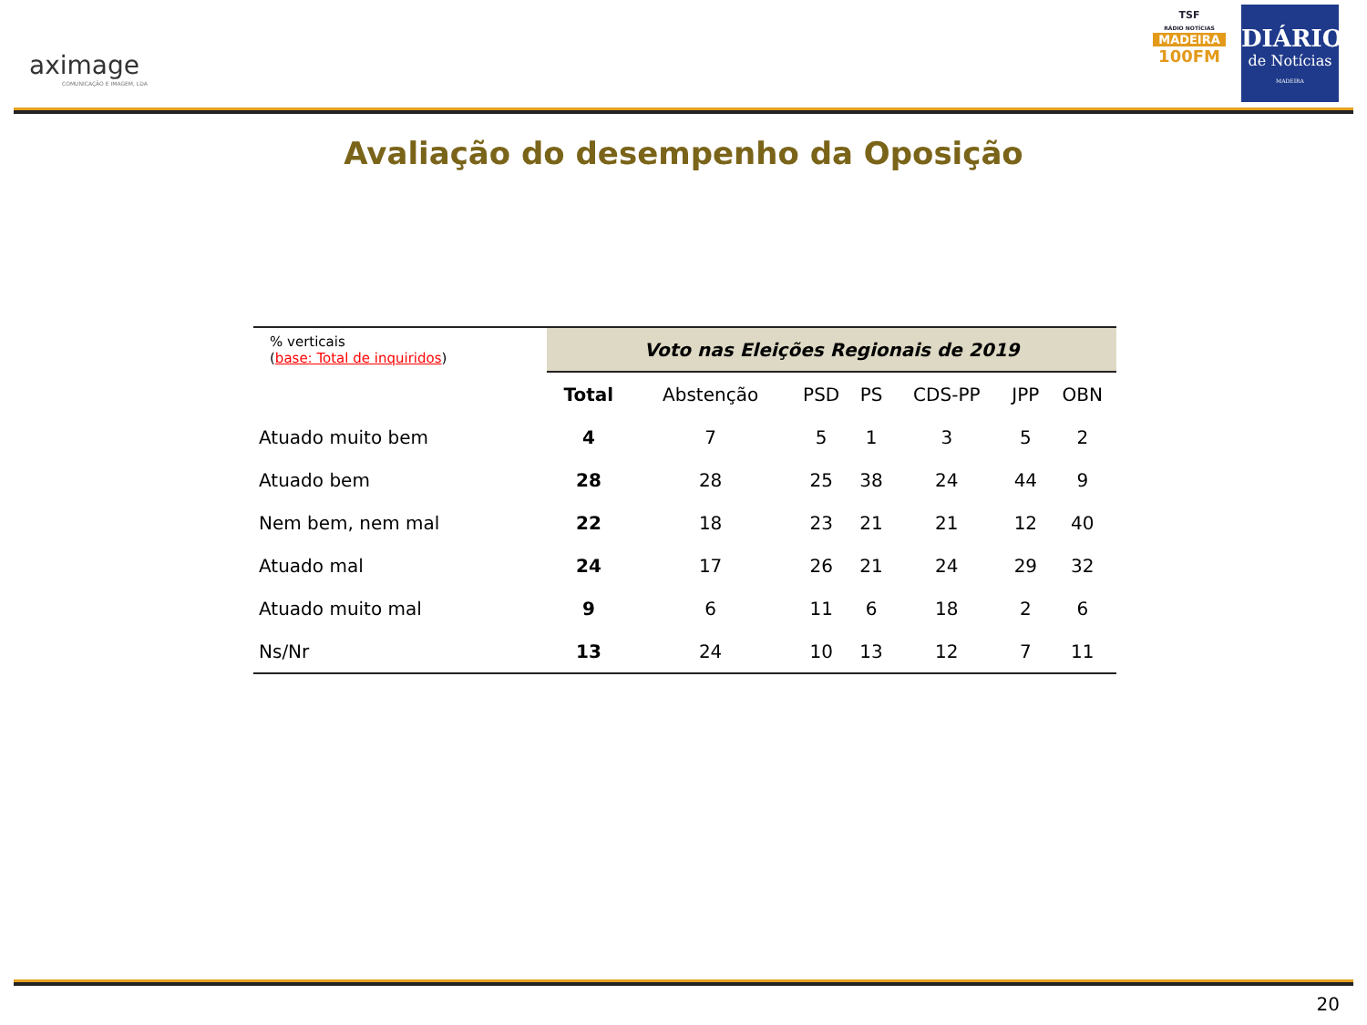aximage
COMUNICAÇÃO E IMAGEM, LDA
TSF
RÁDIO NOTÍCIAS
MADEIRA
100FM
DIÁRIO
de Notícias
MADEIRA
Avaliação do desempenho da Oposição
| % verticais ( base: Total de inquiridos ) | Voto nas Eleições Regionais de 2019 | | | | | | |
| | Total | Abstenção | PSD | PS | CDS-PP | JPP | OBN |
| Atuado muito bem | 4 | 7 | 5 | 1 | 3 | 5 | 2 |
| Atuado bem | 28 | 28 | 25 | 38 | 24 | 44 | 9 |
| Nem bem, nem mal | 22 | 18 | 23 | 21 | 21 | 12 | 40 |
| Atuado mal | 24 | 17 | 26 | 21 | 24 | 29 | 32 |
| Atuado muito mal | 9 | 6 | 11 | 6 | 18 | 2 | 6 |
| Ns/Nr | 13 | 24 | 10 | 13 | 12 | 7 | 11 |
20